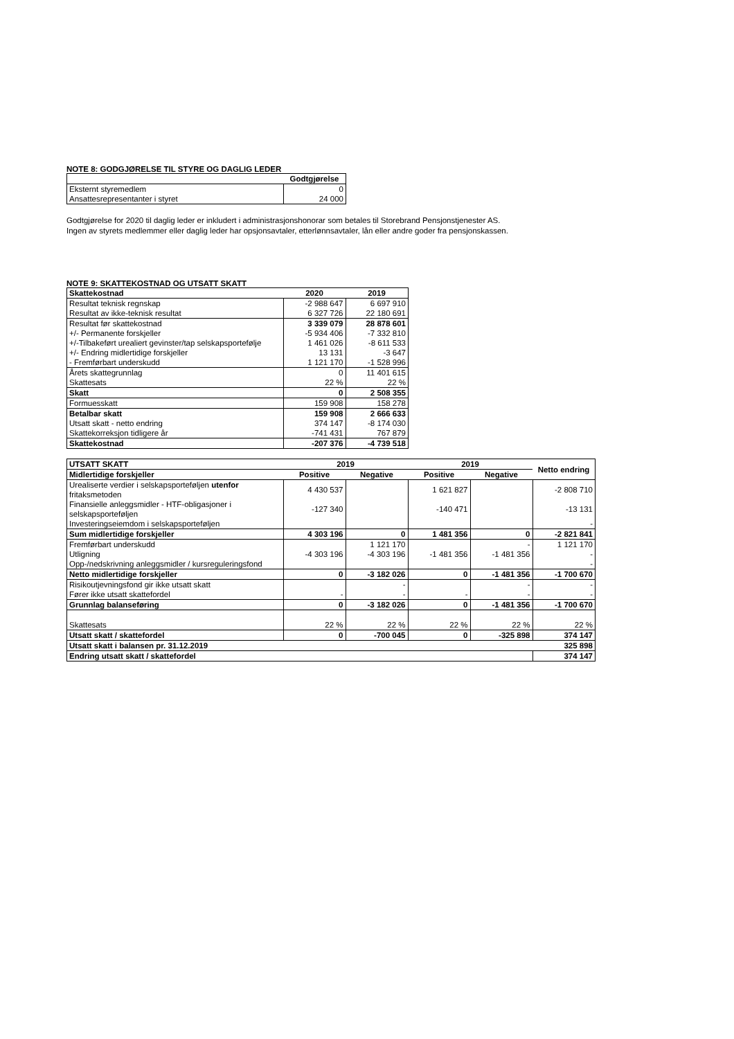NOTE 8: GODGJØRELSE TIL STYRE OG DAGLIG LEDER
| | Godtgjørelse |
| Eksternt styremedlem | 0 |
| Ansattesrepresentanter i styret | 24 000 |
Godtgjørelse for 2020 til daglig leder er inkludert i administrasjonshonorar som betales til Storebrand Pensjonstjenester AS.
Ingen av styrets medlemmer eller daglig leder har opsjonsavtaler, etterlønnsavtaler, lån eller andre goder fra pensjonskassen.
NOTE 9: SKATTEKOSTNAD OG UTSATT SKATT
| Skattekostnad | 2020 | 2019 |
| --- | --- | --- |
| Resultat teknisk regnskap | -2 988 647 | 6 697 910 |
| Resultat av ikke-teknisk resultat | 6 327 726 | 22 180 691 |
| Resultat før skattekostnad | 3 339 079 | 28 878 601 |
| +/- Permanente forskjeller | -5 934 406 | -7 332 810 |
| +/-Tilbakeført urealiert gevinster/tap selskapsportefølje | 1 461 026 | -8 611 533 |
| +/- Endring midlertidige forskjeller | 13 131 | -3 647 |
| - Fremførbart underskudd | 1 121 170 | -1 528 996 |
| Årets skattegrunnlag | 0 | 11 401 615 |
| Skattesats | 22 % | 22 % |
| Skatt | 0 | 2 508 355 |
| Formuesskatt | 159 908 | 158 278 |
| Betalbar skatt | 159 908 | 2 666 633 |
| Utsatt skatt - netto endring | 374 147 | -8 174 030 |
| Skattekorreksjon tidligere år | -741 431 | 767 879 |
| Skattekostnad | -207 376 | -4 739 518 |
| UTSATT SKATT | 2019 | | 2019 | | Netto endring |
| --- | --- | --- | --- | --- | --- |
| Midlertidige forskjeller | Positive | Negative | Positive | Negative | |
| Urealiserte verdier i selskapsporteføljen utenfor fritaksmetoden | 4 430 537 | | 1 621 827 | | -2 808 710 |
| Finansielle anleggsmidler - HTF-obligasjoner i selskapsporteføljen | -127 340 | | -140 471 | | -13 131 |
| Investeringseiemdom i selskapsporteføljen | | | | | - |
| Sum midlertidige forskjeller | 4 303 196 | 0 | 1 481 356 | 0 | -2 821 841 |
| Fremførbart underskudd | | 1 121 170 | | - | 1 121 170 |
| Utligning | -4 303 196 | -4 303 196 | -1 481 356 | -1 481 356 | - |
| Opp-/nedskrivning anleggsmidler / kursreguleringsfond | | | | | - |
| Netto midlertidige forskjeller | 0 | -3 182 026 | 0 | -1 481 356 | -1 700 670 |
| Risikoutjevningsfond gir ikke utsatt skatt | | - | | - | - |
| Fører ikke utsatt skattefordel | - | - | - | - | - |
| Grunnlag balanseføring | 0 | -3 182 026 | 0 | -1 481 356 | -1 700 670 |
| Skattesats | 22 % | 22 % | 22 % | 22 % | 22 % |
| Utsatt skatt / skattefordel | 0 | -700 045 | 0 | -325 898 | 374 147 |
| Utsatt skatt i balansen pr. 31.12.2019 | | | | | 325 898 |
| Endring utsatt skatt / skattefordel | | | | | 374 147 |